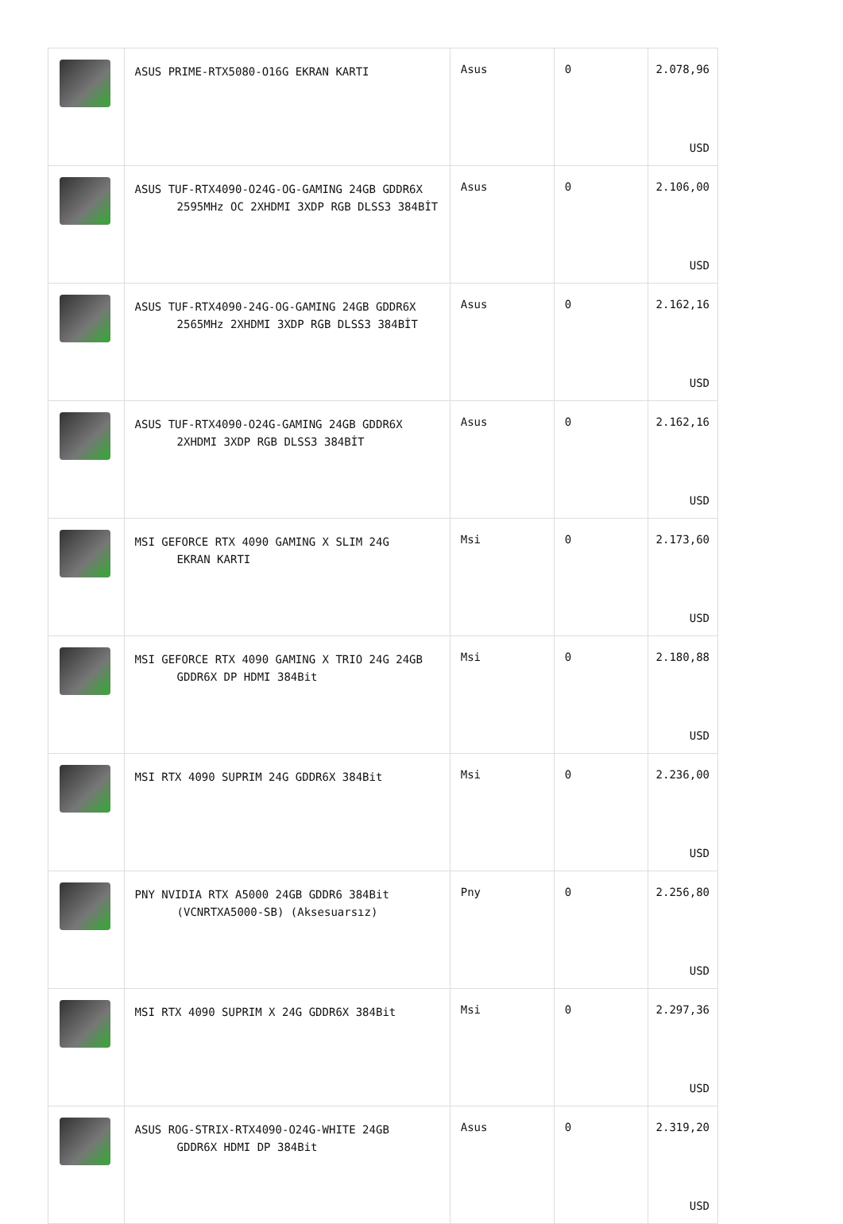| | ASUS PRIME-RTX5080-O16G EKRAN KARTI | Asus | 0 | 2.078,96 USD |
| | ASUS TUF-RTX4090-O24G-OG-GAMING 24GB GDDR6X 2595MHz OC 2XHDMI 3XDP RGB DLSS3 384BİT | Asus | 0 | 2.106,00 USD |
| | ASUS TUF-RTX4090-24G-OG-GAMING 24GB GDDR6X 2565MHz 2XHDMI 3XDP RGB DLSS3 384BİT | Asus | 0 | 2.162,16 USD |
| | ASUS TUF-RTX4090-O24G-GAMING 24GB GDDR6X 2XHDMI 3XDP RGB DLSS3 384BİT | Asus | 0 | 2.162,16 USD |
| | MSI GEFORCE RTX 4090 GAMING X SLIM 24G EKRAN KARTI | Msi | 0 | 2.173,60 USD |
| | MSI GEFORCE RTX 4090 GAMING X TRIO 24G 24GB GDDR6X DP HDMI 384Bit | Msi | 0 | 2.180,88 USD |
| | MSI RTX 4090 SUPRIM 24G GDDR6X 384Bit | Msi | 0 | 2.236,00 USD |
| | PNY NVIDIA RTX A5000 24GB GDDR6 384Bit (VCNRTXA5000-SB) (Aksesuarsız) | Pny | 0 | 2.256,80 USD |
| | MSI RTX 4090 SUPRIM X 24G GDDR6X 384Bit | Msi | 0 | 2.297,36 USD |
| | ASUS ROG-STRIX-RTX4090-O24G-WHITE 24GB GDDR6X HDMI DP 384Bit | Asus | 0 | 2.319,20 USD |